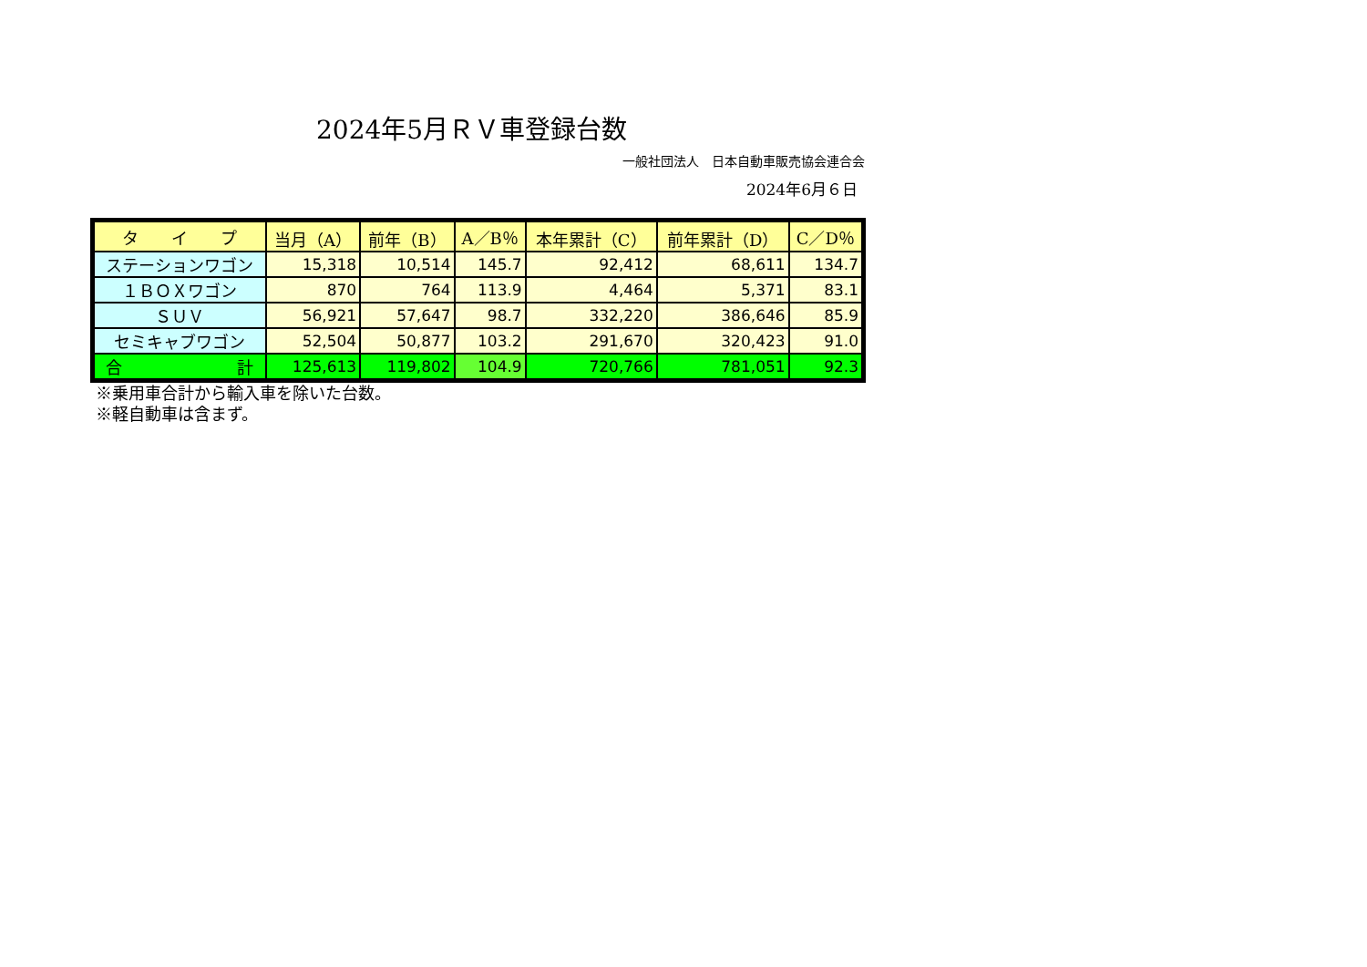2024年5月ＲＶ車登録台数
一般社団法人　日本自動車販売協会連合会
2024年6月６日
| タ イ プ | 当月（A） | 前年（B） | A／B％ | 本年累計（C） | 前年累計（D） | C／D％ |
| --- | --- | --- | --- | --- | --- | --- |
| ステーションワゴン | 15,318 | 10,514 | 145.7 | 92,412 | 68,611 | 134.7 |
| １ＢＯＸワゴン | 870 | 764 | 113.9 | 4,464 | 5,371 | 83.1 |
| ＳＵＶ | 56,921 | 57,647 | 98.7 | 332,220 | 386,646 | 85.9 |
| セミキャブワゴン | 52,504 | 50,877 | 103.2 | 291,670 | 320,423 | 91.0 |
| 合 計 | 125,613 | 119,802 | 104.9 | 720,766 | 781,051 | 92.3 |
※乗用車合計から輸入車を除いた台数。
※軽自動車は含まず。